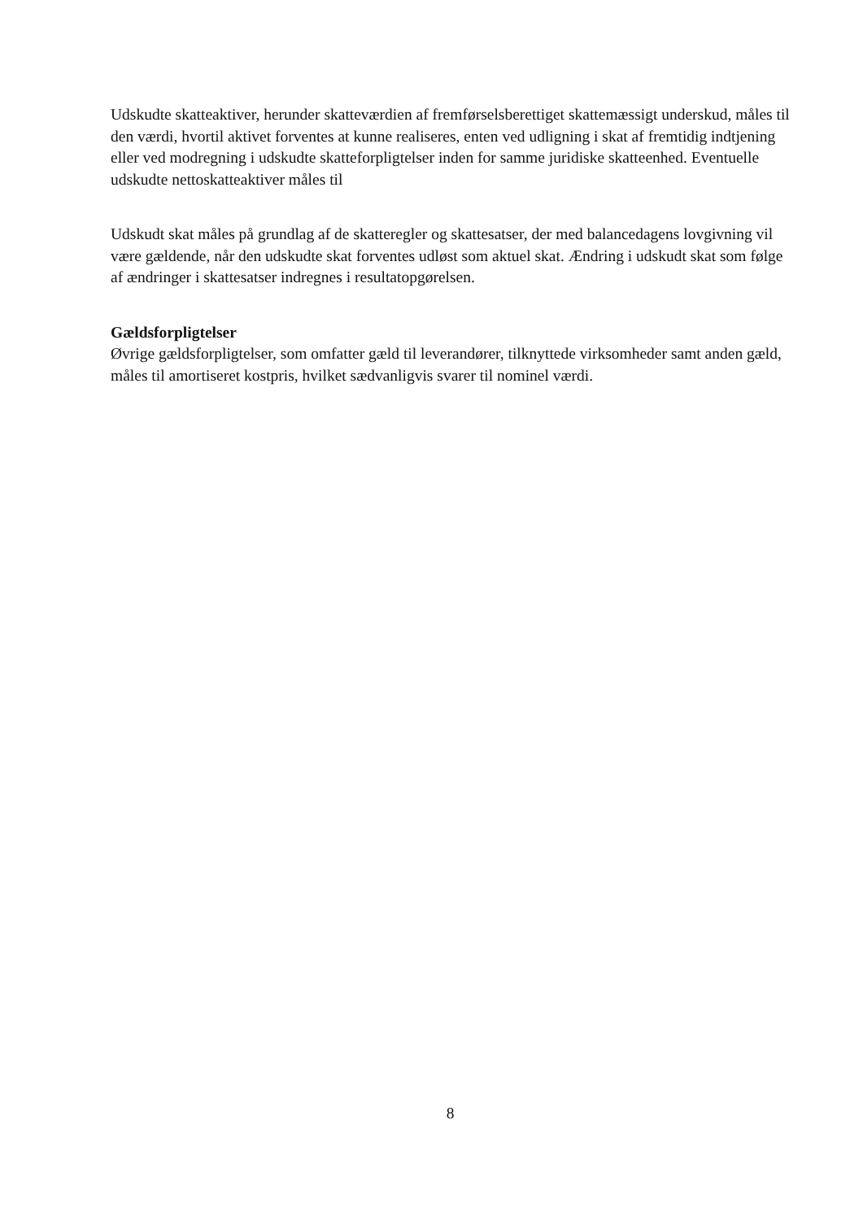Udskudte skatteaktiver, herunder skatteværdien af fremførselsberettiget skattemæssigt underskud, måles til den værdi, hvortil aktivet forventes at kunne realiseres, enten ved udligning i skat af fremtidig indtjening eller ved modregning i udskudte skatteforpligtelser inden for samme juridiske skatteenhed. Eventuelle udskudte nettoskatteaktiver måles til
Udskudt skat måles på grundlag af de skatteregler og skattesatser, der med balancedagens lovgivning vil være gældende, når den udskudte skat forventes udløst som aktuel skat. Ændring i udskudt skat som følge af ændringer i skattesatser indregnes i resultatopgørelsen.
Gældsforpligtelser
Øvrige gældsforpligtelser, som omfatter gæld til leverandører, tilknyttede virksomheder samt anden gæld, måles til amortiseret kostpris, hvilket sædvanligvis svarer til nominel værdi.
8